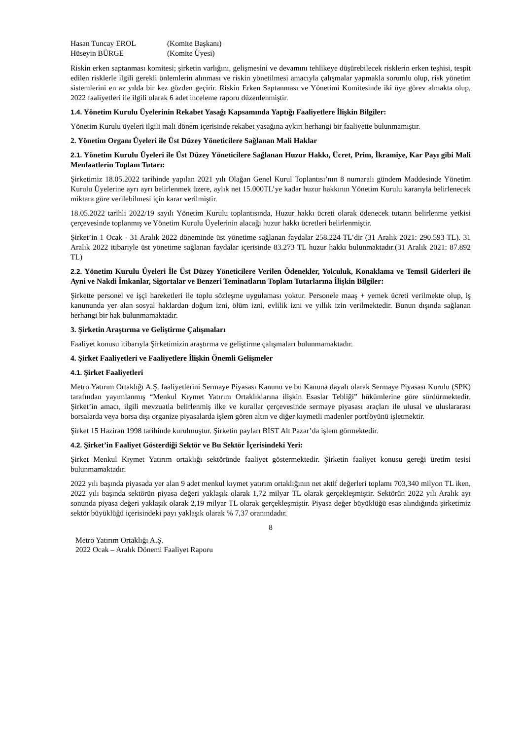Hasan Tuncay EROL (Komite Başkanı)
Hüseyin BÜRGE (Komite Üyesi)
Riskin erken saptanması komitesi; şirketin varlığını, gelişmesini ve devamını tehlikeye düşürebilecek risklerin erken teşhisi, tespit edilen risklerle ilgili gerekli önlemlerin alınması ve riskin yönetilmesi amacıyla çalışmalar yapmakla sorumlu olup, risk yönetim sistemlerini en az yılda bir kez gözden geçirir. Riskin Erken Saptanması ve Yönetimi Komitesinde iki üye görev almakta olup, 2022 faaliyetleri ile ilgili olarak 6 adet inceleme raporu düzenlenmiştir.
1.4. Yönetim Kurulu Üyelerinin Rekabet Yasağı Kapsamında Yaptığı Faaliyetlere İlişkin Bilgiler:
Yönetim Kurulu üyeleri ilgili mali dönem içerisinde rekabet yasağına aykırı herhangi bir faaliyette bulunmamıştır.
2. Yönetim Organı Üyeleri ile Üst Düzey Yöneticilere Sağlanan Mali Haklar
2.1. Yönetim Kurulu Üyeleri ile Üst Düzey Yöneticilere Sağlanan Huzur Hakkı, Ücret, Prim, İkramiye, Kar Payı gibi Mali Menfaatlerin Toplam Tutarı:
Şirketimiz 18.05.2022 tarihinde yapılan 2021 yılı Olağan Genel Kurul Toplantısı’nın 8 numaralı gündem Maddesinde Yönetim Kurulu Üyelerine ayrı ayrı belirlenmek üzere, aylık net 15.000TL’ye kadar huzur hakkının Yönetim Kurulu kararıyla belirlenecek miktara göre verilebilmesi için karar verilmiştir.
18.05.2022 tarihli 2022/19 sayılı Yönetim Kurulu toplantısında, Huzur hakkı ücreti olarak ödenecek tutarın belirlenme yetkisi çerçevesinde toplanmış ve Yönetim Kurulu Üyelerinin alacağı huzur hakkı ücretleri belirlenmiştir.
Şirket’in 1 Ocak - 31 Aralık 2022 döneminde üst yönetime sağlanan faydalar 258.224 TL’dir (31 Aralık 2021: 290.593 TL). 31 Aralık 2022 itibariyle üst yönetime sağlanan faydalar içerisinde 83.273 TL huzur hakkı bulunmaktadır.(31 Aralık 2021: 87.892 TL)
2.2. Yönetim Kurulu Üyeleri İle Üst Düzey Yöneticilere Verilen Ödenekler, Yolculuk, Konaklama ve Temsil Giderleri ile Ayni ve Nakdi İmkanlar, Sigortalar ve Benzeri Teminatların Toplam Tutarlarına İlişkin Bilgiler:
Şirkette personel ve işçi hareketleri ile toplu sözleşme uygulaması yoktur. Personele maaş + yemek ücreti verilmekte olup, iş kanununda yer alan sosyal haklardan doğum izni, ölüm izni, evlilik izni ve yıllık izin verilmektedir. Bunun dışında sağlanan herhangi bir hak bulunmamaktadır.
3. Şirketin Araştırma ve Geliştirme Çalışmaları
Faaliyet konusu itibarıyla Şirketimizin araştırma ve geliştirme çalışmaları bulunmamaktadır.
4. Şirket Faaliyetleri ve Faaliyetlere İlişkin Önemli Gelişmeler
4.1. Şirket Faaliyetleri
Metro Yatırım Ortaklığı A.Ş. faaliyetlerini Sermaye Piyasası Kanunu ve bu Kanuna dayalı olarak Sermaye Piyasası Kurulu (SPK) tarafından yayımlanmış “Menkul Kıymet Yatırım Ortaklıklarına ilişkin Esaslar Tebliği” hükümlerine göre sürdürmektedir. Şirket’in amacı, ilgili mevzuatla belirlenmiş ilke ve kurallar çerçevesinde sermaye piyasası araçları ile ulusal ve uluslararası borsalarda veya borsa dışı organize piyasalarda işlem gören altın ve diğer kıymetli madenler portföyünü işletmektir.
Şirket 15 Haziran 1998 tarihinde kurulmuştur. Şirketin payları BİST Alt Pazar’da işlem görmektedir.
4.2. Şirket’in Faaliyet Gösterdiği Sektör ve Bu Sektör İçerisindeki Yeri:
Şirket Menkul Kıymet Yatırım ortaklığı sektöründe faaliyet göstermektedir. Şirketin faaliyet konusu gereği üretim tesisi bulunmamaktadır.
2022 yılı başında piyasada yer alan 9 adet menkul kıymet yatırım ortaklığının net aktif değerleri toplamı 703,340 milyon TL iken, 2022 yılı başında sektörün piyasa değeri yaklaşık olarak 1,72 milyar TL olarak gerçekleşmiştir. Sektörün 2022 yılı Aralık ayı sonunda piyasa değeri yaklaşık olarak 2,19 milyar TL olarak gerçekleşmiştir. Piyasa değer büyüklüğü esas alındığında şirketimiz sektör büyüklüğü içerisindeki payı yaklaşık olarak % 7,37 oranındadır.
8
Metro Yatırım Ortaklığı A.Ş.
2022 Ocak – Aralık Dönemi Faaliyet Raporu